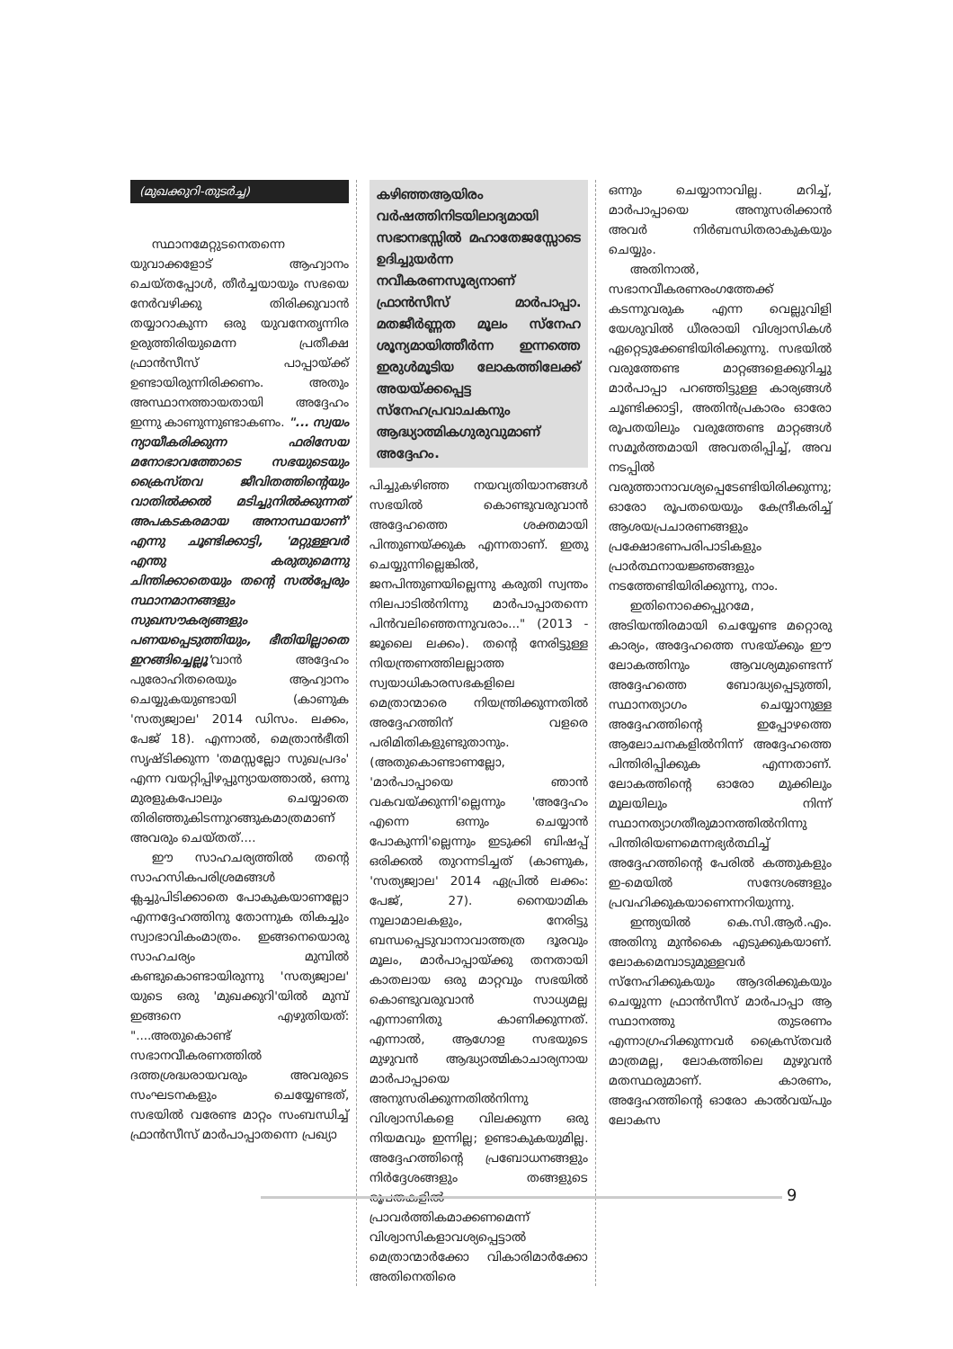(മുഖക്കുറി-തുടർച്ച)
സ്ഥാനമേറ്റുടനെതന്നെ യുവാക്കളോട് ആഹ്വാനം ചെയ്തപ്പോൾ, തീർച്ചയായും സഭയെ നേർവഴിക്കു തിരിക്കുവാൻ തയ്യാറാകുന്ന ഒരു യുവനേതൃന്നിര ഉരുത്തിരിയുമെന്ന പ്രതീക്ഷ ഫ്രാൻസീസ് പാപ്പായ്ക്ക് ഉണ്ടായിരുന്നിരിക്കണം. അതും അസ്ഥാനത്തായതായി അദ്ദേഹം ഇന്നു കാണുന്നുണ്ടാകണം. "... സ്വയം ന്യായീകരിക്കുന്ന ഫരിസേയ മനോഭാവത്തോടെ സഭയുടെയും ക്രൈസ്തവ ജീവിതത്തിന്റെയും വാതിൽക്കൽ മടിച്ചുനിൽക്കുന്നത് അപകടകരമായ അനാസ്ഥയാണ്' എന്നു ചൂണ്ടിക്കാട്ടി, 'മറ്റുള്ളവർ എന്തു കരുതുമെന്നു ചിന്തിക്കാതെയും തന്റെ സൽപ്പേരും സ്ഥാനമാനങ്ങളും സുഖസൗകര്യങ്ങളും പണയപ്പെടുത്തിയും, ഭീതിയില്ലാതെ ഇറങ്ങിച്ചെല്ലൂ'വാൻ അദ്ദേഹം പുരോഹിതരെയും ആഹ്വാനം ചെയ്യുകയുണ്ടായി (കാണുക 'സത്യജ്വാല' 2014 ഡിസം. ലക്കം, പേജ് 18). എന്നാൽ, മെത്രാൻഭീതി സൃഷ്ടിക്കുന്ന 'തമസ്സല്ലോ സുഖപ്രദം' എന്ന വയറ്റിപ്പിഴപ്പുന്യായത്താൽ, ഒന്നു മുരളുകപോലും ചെയ്യാതെ തിരിഞ്ഞുകിടന്നുറങ്ങുകമാത്രമാണ് അവരും ചെയ്തത്....
ഈ സാഹചര്യത്തിൽ തന്റെ സാഹസികപരിശ്രമങ്ങൾ ക്ലച്ചുപിടിക്കാതെ പോകുകയാണല്ലോ എന്നദ്ദേഹത്തിനു തോന്നുക തികച്ചും സ്വാഭാവികംമാത്രം. ഇങ്ങനെയൊരു സാഹചര്യം മുമ്പിൽ കണ്ടുകൊണ്ടായിരുന്നു 'സത്യജ്വാല' യുടെ ഒരു 'മുഖക്കുറി'യിൽ മുമ്പ് ഇങ്ങനെ എഴുതിയത്: "....അതുകൊണ്ട് സഭാനവീകരണത്തിൽ ദത്തശ്രദ്ധരായവരും അവരുടെ സംഘടനകളും ചെയ്യേണ്ടത്, സഭയിൽ വരേണ്ട മാറ്റം സംബന്ധിച്ച് ഫ്രാൻസീസ് മാർപാപ്പാതന്നെ പ്രഖ്യാ
കഴിഞ്ഞആയിരം വർഷത്തിനിടയിലാദ്യമായി സഭാനഭസ്സിൽ മഹാതേജസ്സോടെ ഉദിച്ചുയർന്ന നവീകരണസൂര്യനാണ് ഫ്രാൻസീസ് മാർപാപ്പാ. മതജീർണ്ണത മൂലം സ്നേഹ ശൂന്യമായിത്തീർന്ന ഇന്നത്തെ ഇരുൾമൂടിയ ലോകത്തിലേക്ക് അയയ്ക്കപ്പെട്ട സ്നേഹപ്രവാചകനും ആദ്ധ്യാത്മികഗുരുവുമാണ് അദ്ദേഹം.
പിച്ചുകഴിഞ്ഞ നയവ്യതിയാനങ്ങൾ സഭയിൽ കൊണ്ടുവരുവാൻ അദ്ദേഹത്തെ ശക്തമായി പിന്തുണയ്ക്കുക എന്നതാണ്. ഇതു ചെയ്യുന്നില്ലെങ്കിൽ, ജനപിന്തുണയില്ലെന്നു കരുതി സ്വന്തം നിലപാടിൽനിന്നു മാർപാപ്പാതന്നെ പിൻവലിഞ്ഞെന്നുവരാം..." (2013 - ജൂലൈ ലക്കം). തന്റെ നേരിട്ടുള്ള നിയന്ത്രണത്തിലല്ലാത്ത സ്വയാധികാരസഭകളിലെ മെത്രാന്മാരെ നിയന്ത്രിക്കുന്നതിൽ അദ്ദേഹത്തിന് വളരെ പരിമിതികളുണ്ടുതാനും. (അതുകൊണ്ടാണല്ലോ, 'മാർപാപ്പായെ ഞാൻ വകവയ്ക്കുന്നി'ല്ലെന്നും 'അദ്ദേഹം എന്നെ ഒന്നും ചെയ്യാൻ പോകുന്നി'ല്ലെന്നും ഇടുക്കി ബിഷപ്പ് ഒരിക്കൽ തുറന്നടിച്ചത് (കാണുക, 'സത്യജ്വാല' 2014 ഏപ്രിൽ ലക്കം: പേജ്, 27). നൈയാമിക നൂലാമാലകളും, നേരിട്ടു ബന്ധപ്പെടുവാനാവാത്തത്ര ദൂരവും മൂലം, മാർപാപ്പായ്ക്കു തനതായി കാതലായ ഒരു മാറ്റവും സഭയിൽ കൊണ്ടുവരുവാൻ സാധ്യമല്ല എന്നാണിതു കാണിക്കുന്നത്. എന്നാൽ, ആഗോള സഭയുടെ മുഴുവൻ ആദ്ധ്യാത്മികാചാര്യനായ മാർപാപ്പായെ അനുസരിക്കുന്നതിൽനിന്നു വിശ്വാസികളെ വിലക്കുന്ന ഒരു നിയമവും ഇന്നില്ല; ഉണ്ടാകുകയുമില്ല. അദ്ദേഹത്തിന്റെ പ്രബോധനങ്ങളും നിർദ്ദേശങ്ങളും തങ്ങളുടെ രൂപതകളിൽ പ്രാവർത്തികമാക്കണമെന്ന് വിശ്വാസികളാവശ്യപ്പെട്ടാൽ മെത്രാന്മാർക്കോ വികാരിമാർക്കോ അതിനെതിരെ
ഒന്നും ചെയ്യാനാവില്ല. മറിച്ച്, മാർപാപ്പായെ അനുസരിക്കാൻ അവർ നിർബന്ധിതരാകുകയും ചെയ്യും.
അതിനാൽ, സഭാനവീകരണരംഗത്തേക്ക് കടന്നുവരുക എന്ന വെല്ലുവിളി യേശുവിൽ ധീരരായി വിശ്വാസികൾ ഏറ്റെടുക്കേണ്ടിയിരിക്കുന്നു. സഭയിൽ വരുത്തേണ്ട മാറ്റങ്ങളെക്കുറിച്ചു മാർപാപ്പാ പറഞ്ഞിട്ടുള്ള കാര്യങ്ങൾ ചൂണ്ടിക്കാട്ടി, അതിൻപ്രകാരം ഓരോ രൂപതയിലും വരുത്തേണ്ട മാറ്റങ്ങൾ സമൂർത്തമായി അവതരിപ്പിച്ച്, അവ നടപ്പിൽ വരുത്താനാവശ്യപ്പെടേണ്ടിയിരിക്കുന്നു; ഓരോ രൂപതയെയും കേന്ദ്രീകരിച്ച് ആശയപ്രചാരണങ്ങളും പ്രക്ഷോഭണപരിപാടികളും പ്രാർത്ഥനായജ്ഞങ്ങളും നടത്തേണ്ടിയിരിക്കുന്നു, നാം.
ഇതിനൊക്കെപ്പുറമേ, അടിയന്തിരമായി ചെയ്യേണ്ട മറ്റൊരു കാര്യം, അദ്ദേഹത്തെ സഭയ്ക്കും ഈ ലോകത്തിനും ആവശ്യമുണ്ടെന്ന് അദ്ദേഹത്തെ ബോദ്ധ്യപ്പെടുത്തി, സ്ഥാനത്യാഗം ചെയ്യാനുള്ള അദ്ദേഹത്തിന്റെ ഇപ്പോഴത്തെ ആലോചനകളിൽനിന്ന് അദ്ദേഹത്തെ പിന്തിരിപ്പിക്കുക എന്നതാണ്. ലോകത്തിന്റെ ഓരോ മുക്കിലും മൂലയിലും നിന്ന് സ്ഥാനത്യാഗതീരുമാനത്തിൽനിന്നു പിന്തിരിയണമെന്നഭ്യർത്ഥിച്ച് അദ്ദേഹത്തിന്റെ പേരിൽ കത്തുകളും ഇ-മെയിൽ സന്ദേശങ്ങളും പ്രവഹിക്കുകയാണെന്നറിയുന്നു.
ഇന്ത്യയിൽ കെ.സി.ആർ.എം. അതിനു മുൻകൈ എടുക്കുകയാണ്. ലോകമെമ്പാടുമുള്ളവർ സ്നേഹിക്കുകയും ആദരിക്കുകയും ചെയ്യുന്ന ഫ്രാൻസീസ് മാർപാപ്പാ ആ സ്ഥാനത്തു തുടരണം എന്നാഗ്രഹിക്കുന്നവർ ക്രൈസ്തവർ മാത്രമല്ല, ലോകത്തിലെ മുഴുവൻ മതസ്ഥരുമാണ്. കാരണം, അദ്ദേഹത്തിന്റെ ഓരോ കാൽവയ്പും ലോകസ
9